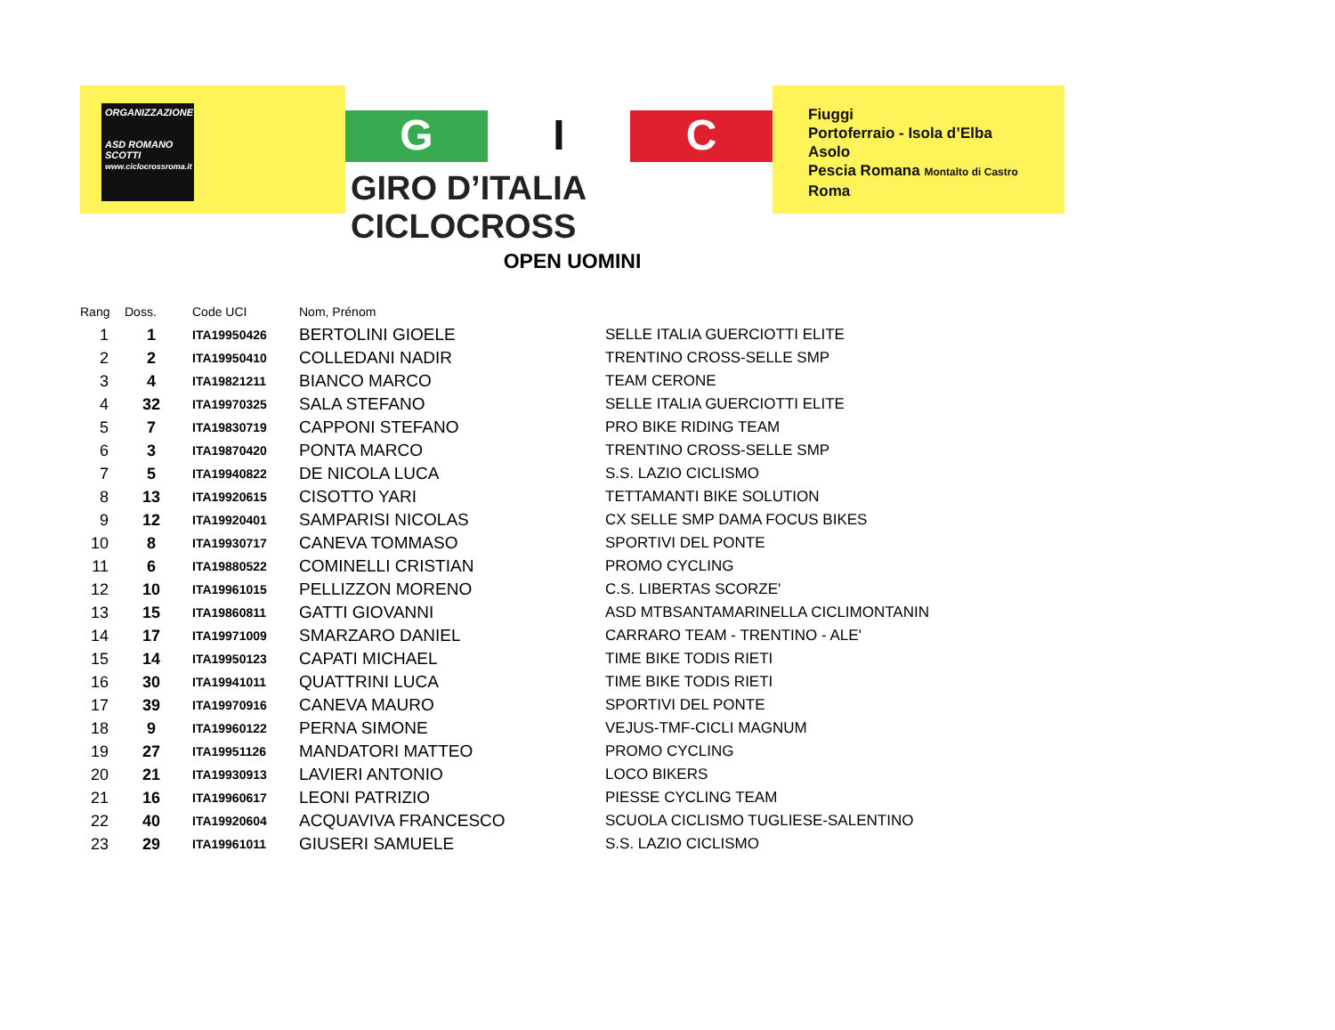ORGANIZZAZIONE
ASD ROMANO SCOTTI
www.ciclocrossroma.it
G I C
GIRO D’ITALIA CICLOCROSS
Fiuggi
Portoferraio - Isola d’Elba
Asolo
Pescia Romana Montalto di Castro
Roma
OPEN UOMINI
| Rang | Doss. | Code UCI | Nom, Prénom | |
| --- | --- | --- | --- | --- |
| 1 | 1 | ITA19950426 | BERTOLINI GIOELE | SELLE ITALIA GUERCIOTTI ELITE |
| 2 | 2 | ITA19950410 | COLLEDANI NADIR | TRENTINO CROSS-SELLE SMP |
| 3 | 4 | ITA19821211 | BIANCO MARCO | TEAM CERONE |
| 4 | 32 | ITA19970325 | SALA STEFANO | SELLE ITALIA GUERCIOTTI ELITE |
| 5 | 7 | ITA19830719 | CAPPONI STEFANO | PRO BIKE RIDING TEAM |
| 6 | 3 | ITA19870420 | PONTA MARCO | TRENTINO CROSS-SELLE SMP |
| 7 | 5 | ITA19940822 | DE NICOLA LUCA | S.S. LAZIO CICLISMO |
| 8 | 13 | ITA19920615 | CISOTTO YARI | TETTAMANTI BIKE SOLUTION |
| 9 | 12 | ITA19920401 | SAMPARISI NICOLAS | CX SELLE SMP DAMA FOCUS BIKES |
| 10 | 8 | ITA19930717 | CANEVA TOMMASO | SPORTIVI DEL PONTE |
| 11 | 6 | ITA19880522 | COMINELLI CRISTIAN | PROMO CYCLING |
| 12 | 10 | ITA19961015 | PELLIZZON MORENO | C.S. LIBERTAS SCORZE' |
| 13 | 15 | ITA19860811 | GATTI GIOVANNI | ASD MTBSANTAMARINELLA CICLIMONTANIN |
| 14 | 17 | ITA19971009 | SMARZARO DANIEL | CARRARO TEAM - TRENTINO - ALE' |
| 15 | 14 | ITA19950123 | CAPATI MICHAEL | TIME BIKE TODIS RIETI |
| 16 | 30 | ITA19941011 | QUATTRINI LUCA | TIME BIKE TODIS RIETI |
| 17 | 39 | ITA19970916 | CANEVA MAURO | SPORTIVI DEL PONTE |
| 18 | 9 | ITA19960122 | PERNA SIMONE | VEJUS-TMF-CICLI MAGNUM |
| 19 | 27 | ITA19951126 | MANDATORI MATTEO | PROMO CYCLING |
| 20 | 21 | ITA19930913 | LAVIERI ANTONIO | LOCO BIKERS |
| 21 | 16 | ITA19960617 | LEONI PATRIZIO | PIESSE CYCLING TEAM |
| 22 | 40 | ITA19920604 | ACQUAVIVA FRANCESCO | SCUOLA CICLISMO TUGLIESE-SALENTINO |
| 23 | 29 | ITA19961011 | GIUSERI SAMUELE | S.S. LAZIO CICLISMO |